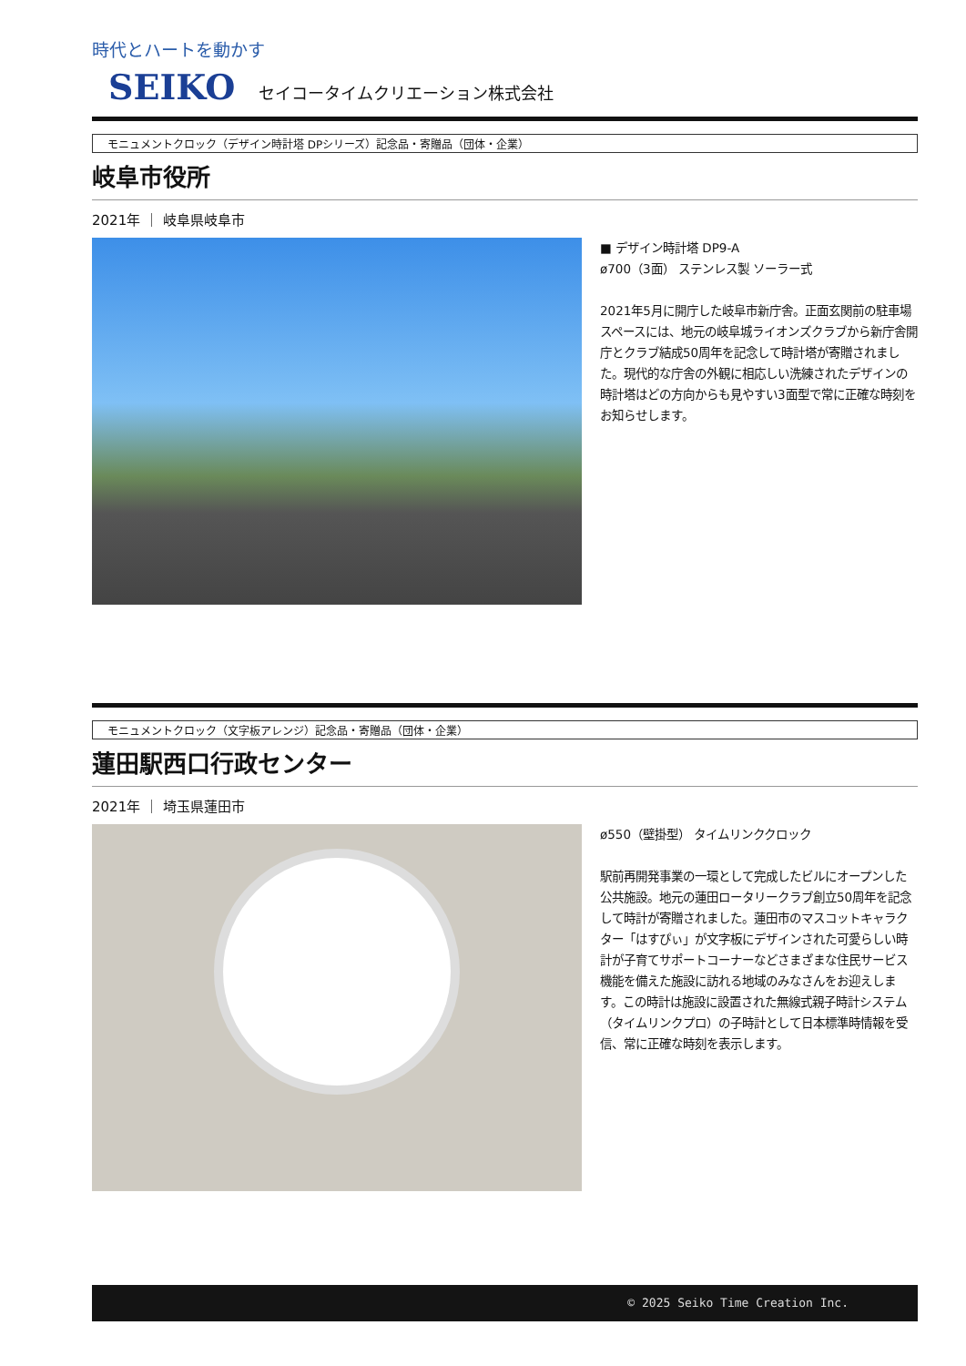時代とハートを動かす
SEIKO セイコータイムクリエーション株式会社
モニュメントクロック（デザイン時計塔 DPシリーズ）記念品・寄贈品（団体・企業）
岐阜市役所
2021年 ｜ 岐阜県岐阜市
■ デザイン時計塔 DP9-A
ø700（3面） ステンレス製 ソーラー式
2021年5月に開庁した岐阜市新庁舎。正面玄関前の駐車場スペースには、地元の岐阜城ライオンズクラブから新庁舎開庁とクラブ結成50周年を記念して時計塔が寄贈されました。現代的な庁舎の外観に相応しい洗練されたデザインの時計塔はどの方向からも見やすい3面型で常に正確な時刻をお知らせします。
モニュメントクロック（文字板アレンジ）記念品・寄贈品（団体・企業）
蓮田駅西口行政センター
2021年 ｜ 埼玉県蓮田市
ø550（壁掛型） タイムリンククロック
駅前再開発事業の一環として完成したビルにオープンした公共施設。地元の蓮田ロータリークラブ創立50周年を記念して時計が寄贈されました。蓮田市のマスコットキャラクター「はすぴぃ」が文字板にデザインされた可愛らしい時計が子育てサポートコーナーなどさまざまな住民サービス機能を備えた施設に訪れる地域のみなさんをお迎えします。この時計は施設に設置された無線式親子時計システム（タイムリンクプロ）の子時計として日本標準時情報を受信、常に正確な時刻を表示します。
© 2025 Seiko Time Creation Inc.